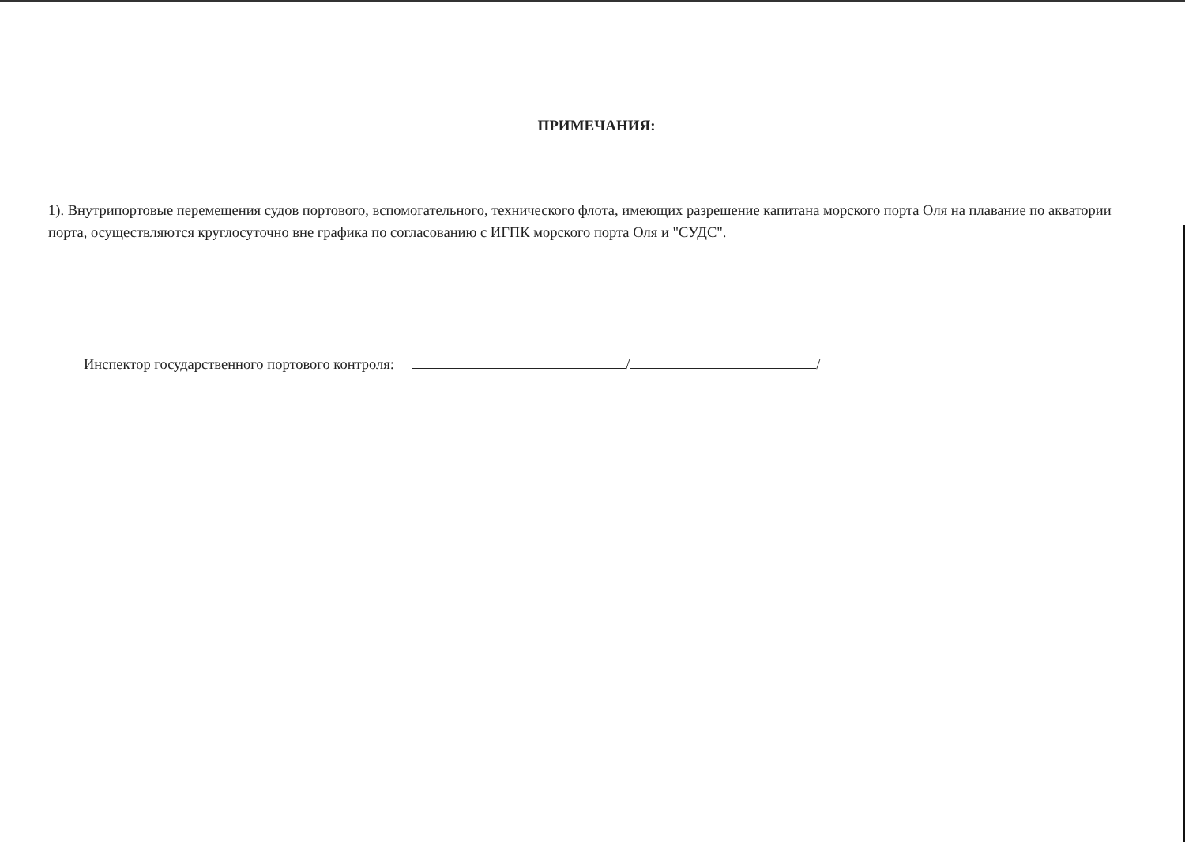ПРИМЕЧАНИЯ:
1). Внутрипортовые перемещения судов портового, вспомогательного, технического флота, имеющих разрешение капитана морского порта Оля на плавание по акватории порта, осуществляются круглосуточно вне графика по согласованию с ИГПК морского порта Оля и "СУДС".
Инспектор государственного портового контроля: / /